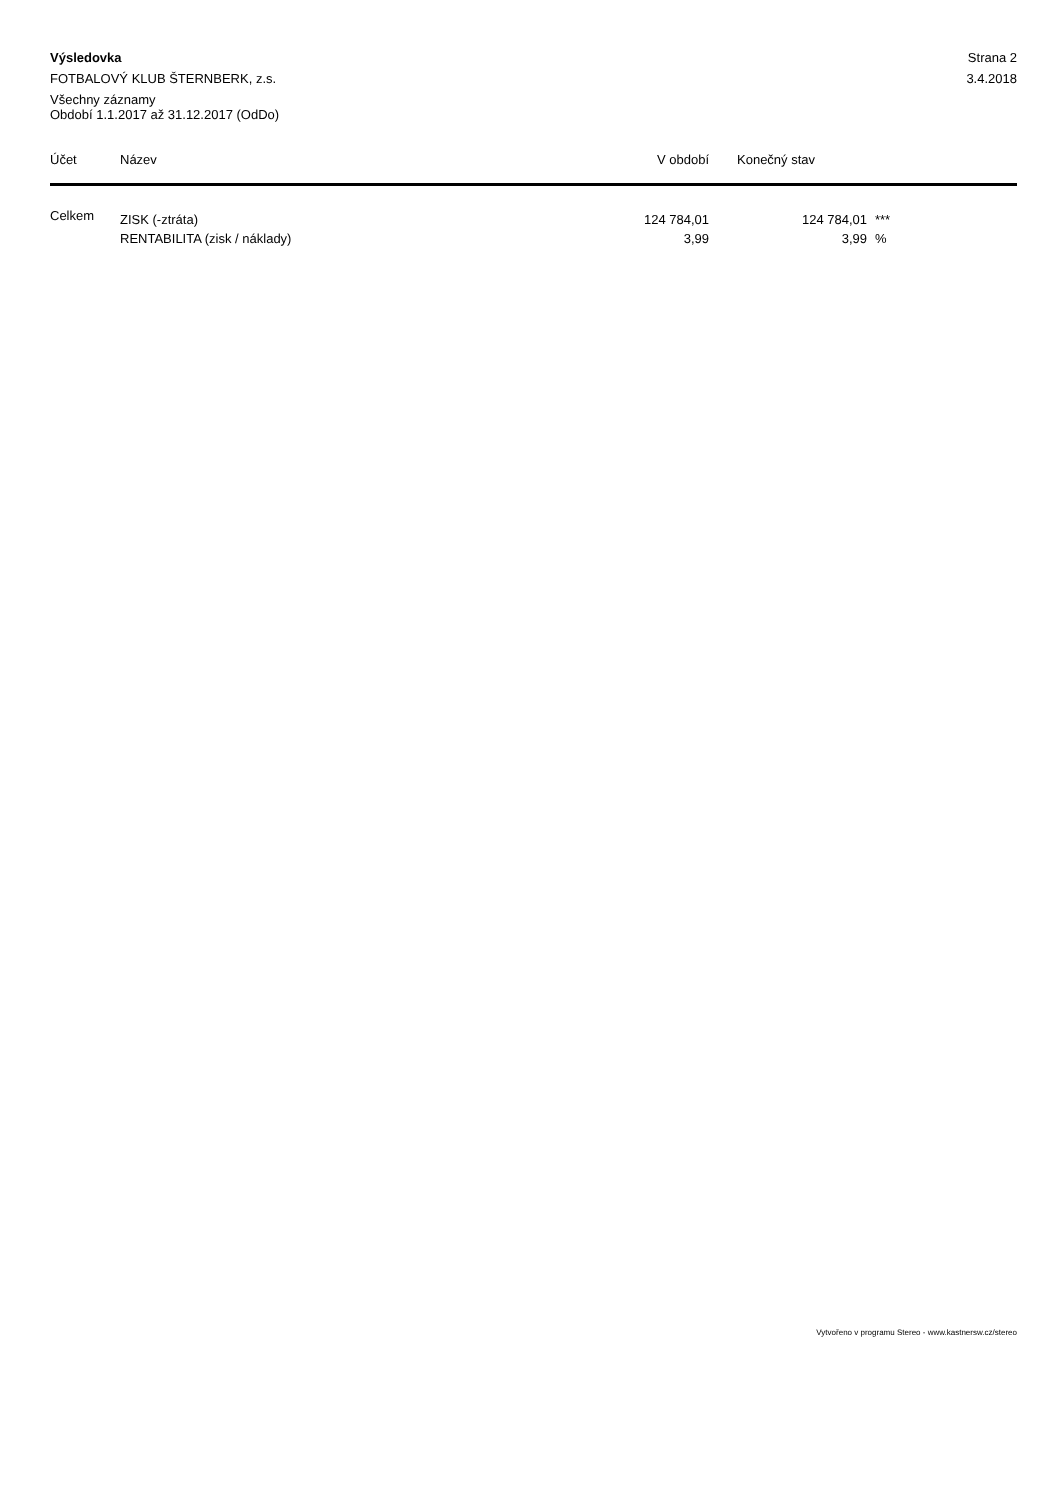Výsledovka
FOTBALOVÝ KLUB ŠTERNBERK, z.s.
Všechny záznamy
Období 1.1.2017 až 31.12.2017 (OdDo)
Strana 2
3.4.2018
| Účet | Název | V období | Konečný stav | |
| --- | --- | --- | --- | --- |
| Celkem | ZISK (-ztráta) | 124 784,01 | 124 784,01 | *** |
| | RENTABILITA (zisk / náklady) | 3,99 | 3,99 | % |
Vytvořeno v programu Stereo - www.kastnersw.cz/stereo